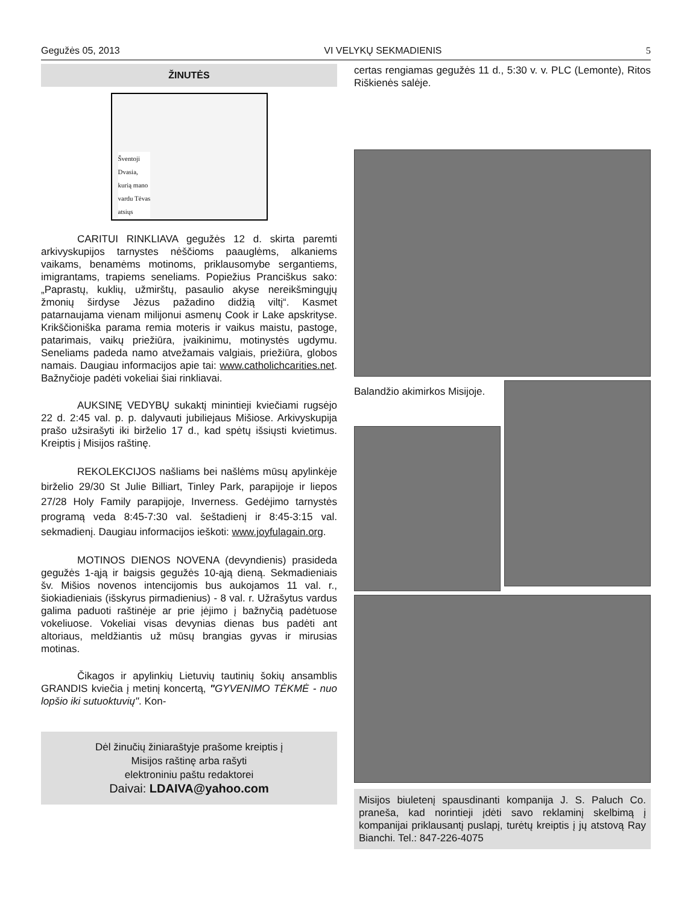Gegužės 05, 2013 VI VELYKŲ SEKMADIENIS 5
ŽINUTĖS
Šventoji
Dvasia,
kurią mano
vardu Tėvas
atsiųs
CARITUI RINKLIAVA gegužės 12 d. skirta paremti arkivyskupijos tarnystes nėščioms paauglėms, alkaniems vaikams, benamėms motinoms, priklausomybe sergantiems, imigrantams, trapiems seneliams. Popiežius Pranciškus sako: „Paprastų, kuklių, užmirštų, pasaulio akyse nereikšmingųjų žmonių širdyse Jėzus pažadino didžią viltį“. Kasmet patarnaujama vienam milijonui asmenų Cook ir Lake apskrityse. Krikščioniška parama remia moteris ir vaikus maistu, pastoge, patarimais, vaikų priežiūra, įvaikinimu, motinystės ugdymu. Seneliams padeda namo atvežamais valgiais, priežiūra, globos namais. Daugiau informacijos apie tai: www.catholichcarities.net. Bažnyčioje padėti vokeliai šiai rinkliavai.
AUKSINĘ VEDYBŲ sukaktį minintieji kviečiami rugsėjo 22 d. 2:45 val. p. p. dalyvauti jubiliejaus Mišiose. Arkivyskupija prašo užsirašyti iki birželio 17 d., kad spėtų išsiųsti kvietimus. Kreiptis į Misijos raštinę.
REKOLEKCIJOS našliams bei našlėms mūsų apylinkėje birželio 29/30 St Julie Billiart, Tinley Park, parapijoje ir liepos 27/28 Holy Family parapijoje, Inverness. Gedėjimo tarnystės programą veda 8:45-7:30 val. šeštadienį ir 8:45-3:15 val. sekmadienį. Daugiau informacijos ieškoti: www.joyfulagain.org.
MOTINOS DIENOS NOVENA (devyndienis) prasideda gegužės 1-ąją ir baigsis gegužės 10-ąją dieną. Sekmadieniais šv. Mišios novenos intencijomis bus aukojamos 11 val. r., šiokiadieniais (išskyrus pirmadienius) - 8 val. r. Užrašytus vardus galima paduoti raštinėje ar prie įėjimo į bažnyčią padėtuose vokeliuose. Vokeliai visas devynias dienas bus padėti ant altoriaus, meldžiantis už mūsų brangias gyvas ir mirusias motinas.
Čikagos ir apylinkių Lietuvių tautinių šokių ansamblis GRANDIS kviečia į metinį koncertą, "GYVENIMO TĖKMĖ - nuo lopšio iki sutuoktuvių". Kon-
Dėl žinučių žiniaraštyje prašome kreiptis į
Misijos raštinę arba rašyti
elektroniniu paštu redaktorei
Daivai: LDAIVA@yahoo.com
certas rengiamas gegužės 11 d., 5:30 v. v. PLC (Lemonte), Ritos Riškienės salėje.
Balandžio akimirkos Misijoje.
Misijos biuletenį spausdinanti kompanija J. S. Paluch Co. praneša, kad norintieji įdėti savo reklaminį skelbimą į kompanijai priklausantį puslapį, turėtų kreiptis į jų atstovą Ray Bianchi. Tel.: 847-226-4075